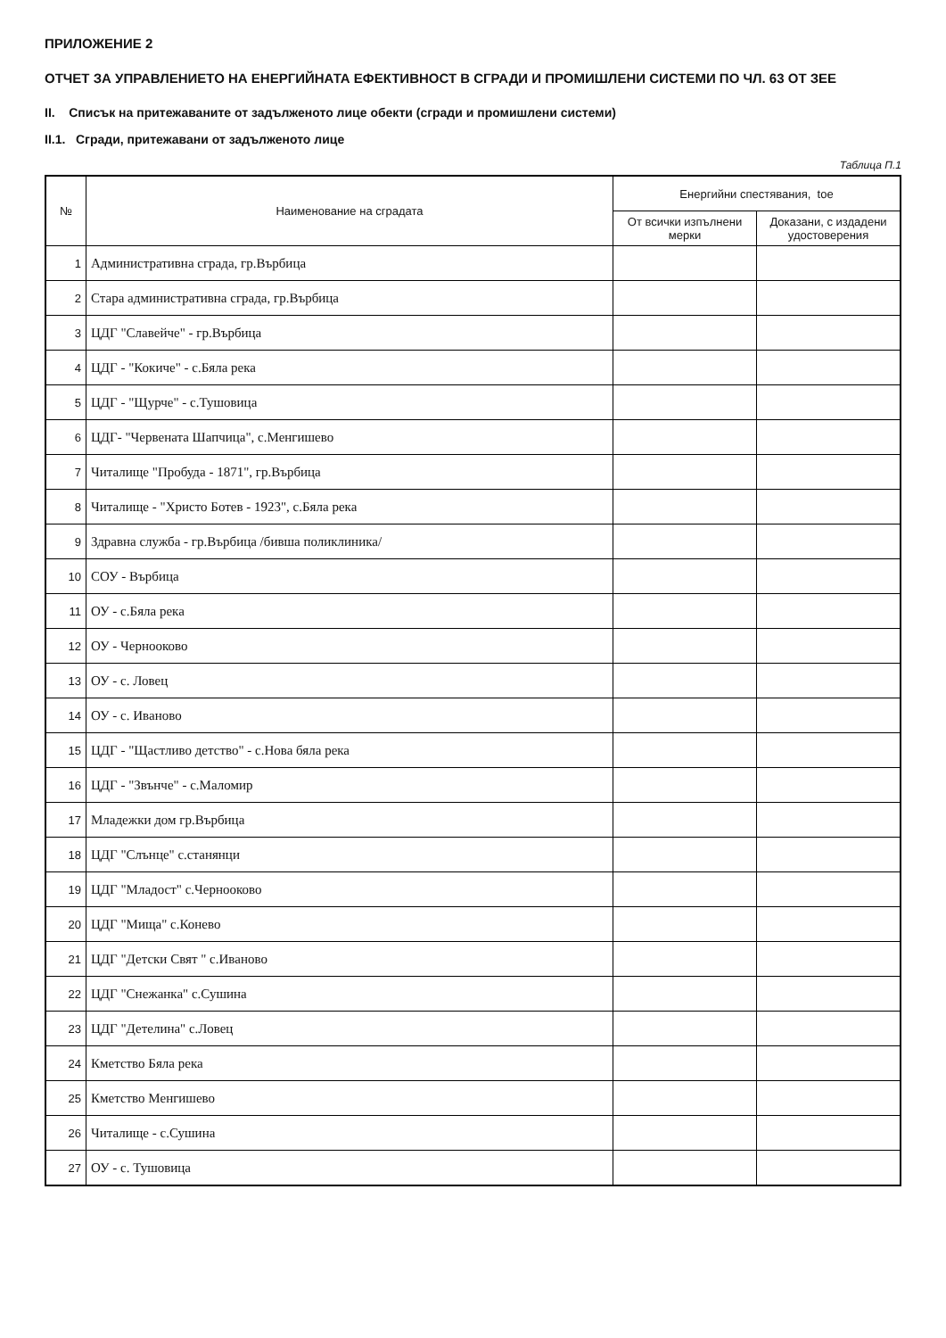ПРИЛОЖЕНИЕ 2
ОТЧЕТ ЗА УПРАВЛЕНИЕТО НА ЕНЕРГИЙНАТА ЕФЕКТИВНОСТ В СГРАДИ И ПРОМИШЛЕНИ СИСТЕМИ ПО ЧЛ. 63 ОТ ЗЕЕ
II. Списък на притежаваните от задълженото лице обекти (сгради и промишлени системи)
II.1. Сгради, притежавани от задълженото лице
Таблица П.1
| № | Наименование на сградата | Енергийни спестявания, toe | |
| --- | --- | --- | --- |
| | | От всички изпълнени мерки | Доказани, с издадени удостоверения |
| 1 | Административна сграда, гр.Върбица | | |
| 2 | Стара административна сграда, гр.Върбица | | |
| 3 | ЦДГ "Славейче" - гр.Върбица | | |
| 4 | ЦДГ - "Кокиче" - с.Бяла река | | |
| 5 | ЦДГ - "Щурче" - с.Тушовица | | |
| 6 | ЦДГ- "Червената Шапчица", с.Менгишево | | |
| 7 | Читалище "Пробуда - 1871", гр.Върбица | | |
| 8 | Читалище - "Христо Ботев - 1923", с.Бяла река | | |
| 9 | Здравна служба - гр.Върбица /бивша поликлиника/ | | |
| 10 | СОУ - Върбица | | |
| 11 | ОУ - с.Бяла река | | |
| 12 | ОУ - Чернооково | | |
| 13 | ОУ - с. Ловец | | |
| 14 | ОУ - с. Иваново | | |
| 15 | ЦДГ - "Щастливо детство" - с.Нова бяла река | | |
| 16 | ЦДГ - "Звънче" - с.Маломир | | |
| 17 | Младежки дом гр.Върбица | | |
| 18 | ЦДГ "Слънце" с.станянци | | |
| 19 | ЦДГ "Младост" с.Чернооково | | |
| 20 | ЦДГ "Мища" с.Конево | | |
| 21 | ЦДГ "Детски Свят " с.Иваново | | |
| 22 | ЦДГ "Снежанка" с.Сушина | | |
| 23 | ЦДГ "Детелина" с.Ловец | | |
| 24 | Кметство Бяла река | | |
| 25 | Кметство Менгишево | | |
| 26 | Читалище - с.Сушина | | |
| 27 | ОУ - с. Тушовица | | |